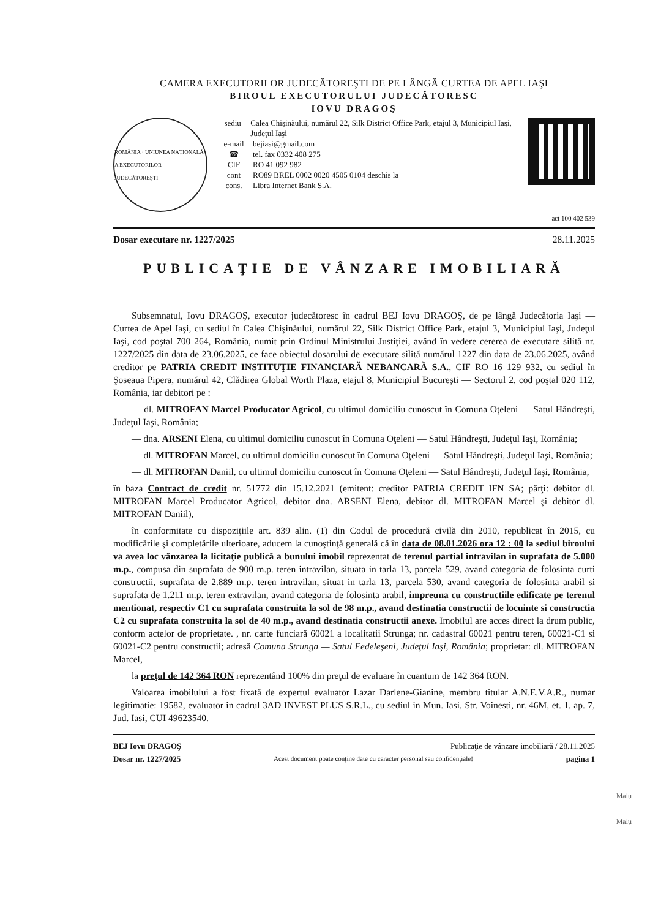CAMERA EXECUTORILOR JUDECĂTOREŞTI DE PE LÂNGĂ CURTEA DE APEL IAŞI
BIROUL EXECUTORULUI JUDECĂTORESC
IOVU DRAGOŞ
ROMÂNIA · UNIUNEA NAȚIONALĂ A EXECUTORILOR JUDECĂTOREȘTI
sediu Calea Chişinăului, numărul 22, Silk District Office Park, etajul 3, Municipiul Iaşi, Judeţul Iaşi
e-mail bejiasi@gmail.com
☎ tel. fax 0332 408 275
CIF RO 41 092 982
cont RO89 BREL 0002 0020 4505 0104 deschis la
cons. Libra Internet Bank S.A.
act 100 402 539
Dosar executare nr. 1227/2025 28.11.2025
PUBLICAŢIE DE VÂNZARE IMOBILIARĂ
Subsemnatul, Iovu DRAGOŞ, executor judecătoresc în cadrul BEJ Iovu DRAGOŞ, de pe lângă Judecătoria Iaşi — Curtea de Apel Iaşi, cu sediul în Calea Chişinăului, numărul 22, Silk District Office Park, etajul 3, Municipiul Iaşi, Judeţul Iaşi, cod poştal 700 264, România, numit prin Ordinul Ministrului Justiţiei, având în vedere cererea de executare silită nr. 1227/2025 din data de 23.06.2025, ce face obiectul dosarului de executare silită numărul 1227 din data de 23.06.2025, având creditor pe PATRIA CREDIT INSTITUŢIE FINANCIARĂ NEBANCARĂ S.A., CIF RO 16 129 932, cu sediul în Şoseaua Pipera, numărul 42, Clădirea Global Worth Plaza, etajul 8, Municipiul Bucureşti — Sectorul 2, cod poştal 020 112, România, iar debitori pe :
— dl. MITROFAN Marcel Producator Agricol, cu ultimul domiciliu cunoscut în Comuna Oţeleni — Satul Hândreşti, Judeţul Iaşi, România;
— dna. ARSENI Elena, cu ultimul domiciliu cunoscut în Comuna Oţeleni — Satul Hândreşti, Judeţul Iaşi, România;
— dl. MITROFAN Marcel, cu ultimul domiciliu cunoscut în Comuna Oţeleni — Satul Hândreşti, Judeţul Iaşi, România;
— dl. MITROFAN Daniil, cu ultimul domiciliu cunoscut în Comuna Oţeleni — Satul Hândreşti, Judeţul Iaşi, România,
în baza Contract de credit nr. 51772 din 15.12.2021 (emitent: creditor PATRIA CREDIT IFN SA; părţi: debitor dl. MITROFAN Marcel Producator Agricol, debitor dna. ARSENI Elena, debitor dl. MITROFAN Marcel şi debitor dl. MITROFAN Daniil),
în conformitate cu dispoziţiile art. 839 alin. (1) din Codul de procedură civilă din 2010, republicat în 2015, cu modificările şi completările ulterioare, aducem la cunoştinţă generală că în data de 08.01.2026 ora 12 : 00 la sediul biroului va avea loc vânzarea la licitaţie publică a bunului imobil reprezentat de terenul partial intravilan in suprafata de 5.000 m.p., compusa din suprafata de 900 m.p. teren intravilan, situata in tarla 13, parcela 529, avand categoria de folosinta curti constructii, suprafata de 2.889 m.p. teren intravilan, situat in tarla 13, parcela 530, avand categoria de folosinta arabil si suprafata de 1.211 m.p. teren extravilan, avand categoria de folosinta arabil, impreuna cu constructiile edificate pe terenul mentionat, respectiv C1 cu suprafata construita la sol de 98 m.p., avand destinatia constructii de locuinte si constructia C2 cu suprafata construita la sol de 40 m.p., avand destinatia constructii anexe. Imobilul are acces direct la drum public, conform actelor de proprietate. , nr. carte funciară 60021 a localitatii Strunga; nr. cadastral 60021 pentru teren, 60021-C1 si 60021-C2 pentru constructii; adresă Comuna Strunga — Satul Fedeleşeni, Judeţul Iaşi, România; proprietar: dl. MITROFAN Marcel,
la preţul de 142 364 RON reprezentând 100% din preţul de evaluare în cuantum de 142 364 RON.
Valoarea imobilului a fost fixată de expertul evaluator Lazar Darlene-Gianine, membru titular A.N.E.V.A.R., numar legitimatie: 19582, evaluator in cadrul 3AD INVEST PLUS S.R.L., cu sediul in Mun. Iasi, Str. Voinesti, nr. 46M, et. 1, ap. 7, Jud. Iasi, CUI 49623540.
BEJ Iovu DRAGOŞ Publicaţie de vânzare imobiliară / 28.11.2025
Dosar nr. 1227/2025 Acest document poate conţine date cu caracter personal sau confidenţiale! pagina 1
Malu
Malu